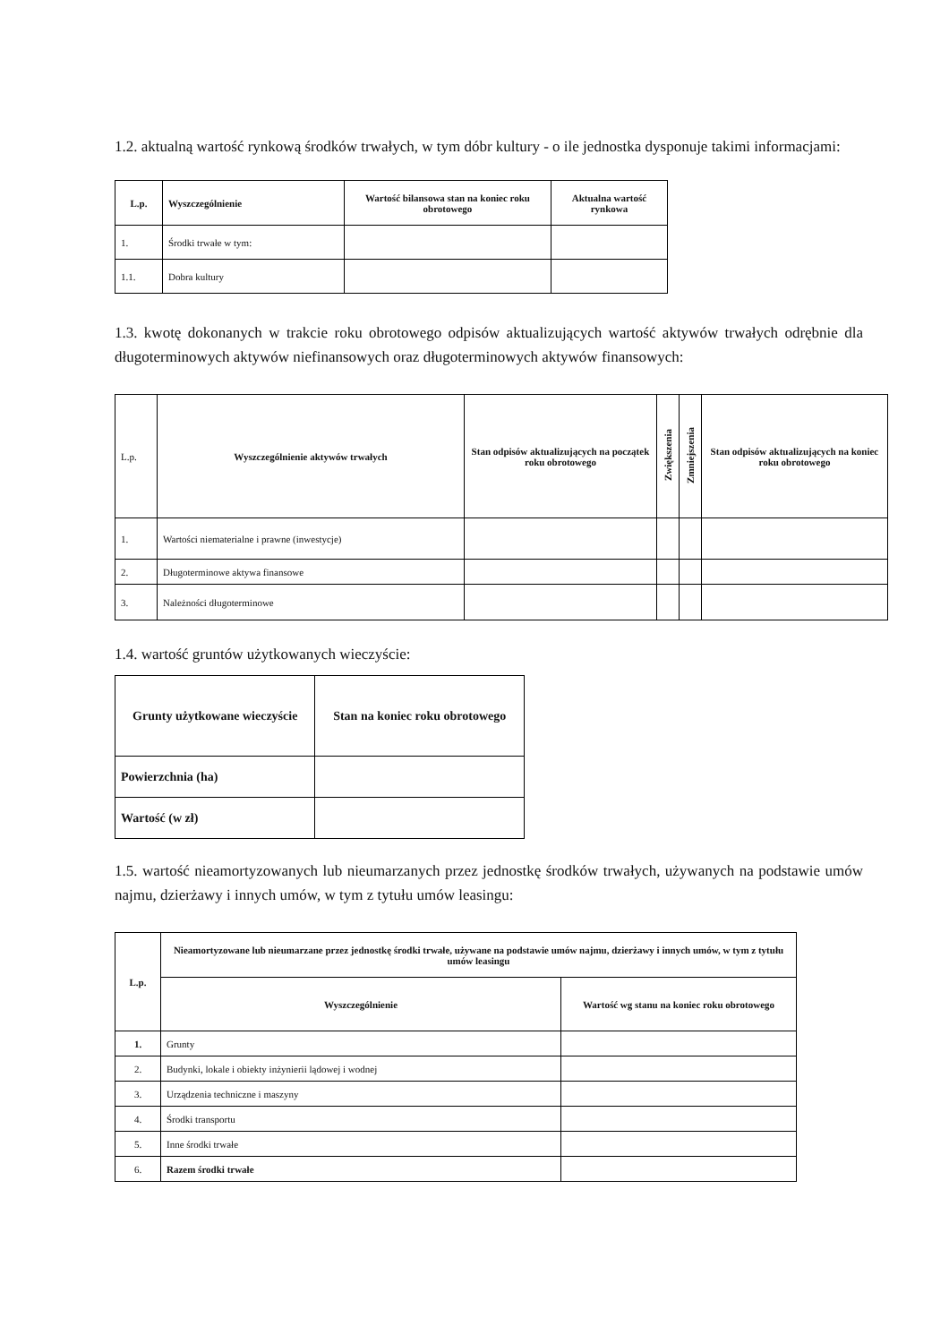1.2. aktualną wartość rynkową środków trwałych, w tym dóbr kultury - o ile jednostka dysponuje takimi informacjami:
| L.p. | Wyszczególnienie | Wartość bilansowa stan na koniec roku obrotowego | Aktualna wartość rynkowa |
| --- | --- | --- | --- |
| 1. | Środki trwałe w tym: | | |
| 1.1. | Dobra kultury | | |
1.3. kwotę dokonanych w trakcie roku obrotowego odpisów aktualizujących wartość aktywów trwałych odrębnie dla długoterminowych aktywów niefinansowych oraz długoterminowych aktywów finansowych:
| L.p. | Wyszczególnienie aktywów trwałych | Stan odpisów aktualizujących na początek roku obrotowego | Zwiększenia | Zmniejszenia | Stan odpisów aktualizujących na koniec roku obrotowego |
| 1. | Wartości niematerialne i prawne (inwestycje) | | | | |
| 2. | Długoterminowe aktywa finansowe | | | | |
| 3. | Należności długoterminowe | | | | |
1.4. wartość gruntów użytkowanych wieczyście:
| Grunty użytkowane wieczyście | Stan na koniec roku obrotowego |
| --- | --- |
| Powierzchnia (ha) | |
| Wartość (w zł) | |
1.5. wartość nieamortyzowanych lub nieumarzanych przez jednostkę środków trwałych, używanych na podstawie umów najmu, dzierżawy i innych umów, w tym z tytułu umów leasingu:
| L.p. | Nieamortyzowane lub nieumarzane przez jednostkę środki trwałe, używane na podstawie umów najmu, dzierżawy i innych umów, w tym z tytułu umów leasingu | |
| --- | --- | --- |
| | Wyszczególnienie | Wartość wg stanu na koniec roku obrotowego |
| 1. | Grunty | |
| 2. | Budynki, lokale i obiekty inżynierii lądowej i wodnej | |
| 3. | Urządzenia techniczne i maszyny | |
| 4. | Środki transportu | |
| 5. | Inne środki trwałe | |
| 6. | Razem środki trwałe | |